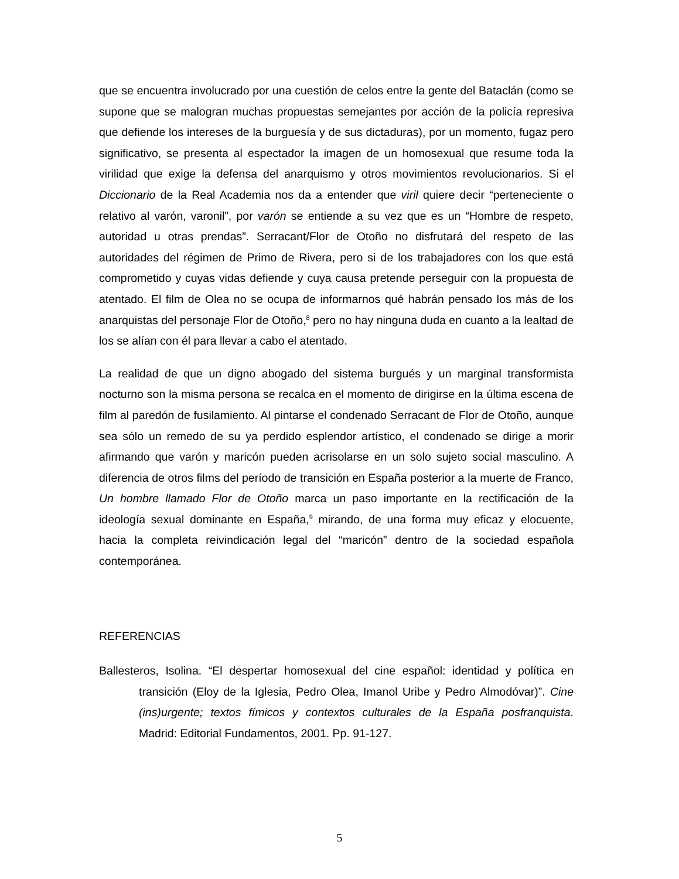que se encuentra involucrado por una cuestión de celos entre la gente del Bataclán (como se supone que se malogran muchas propuestas semejantes por acción de la policía represiva que defiende los intereses de la burguesía y de sus dictaduras), por un momento, fugaz pero significativo, se presenta al espectador la imagen de un homosexual que resume toda la virilidad que exige la defensa del anarquismo y otros movimientos revolucionarios. Si el Diccionario de la Real Academia nos da a entender que viril quiere decir “perteneciente o relativo al varón, varonil”, por varón se entiende a su vez que es un “Hombre de respeto, autoridad u otras prendas”. Serracant/Flor de Otoño no disfrutará del respeto de las autoridades del régimen de Primo de Rivera, pero si de los trabajadores con los que está comprometido y cuyas vidas defiende y cuya causa pretende perseguir con la propuesta de atentado. El film de Olea no se ocupa de informarnos qué habrán pensado los más de los anarquistas del personaje Flor de Otoño,<sup>8</sup> pero no hay ninguna duda en cuanto a la lealtad de los se alían con él para llevar a cabo el atentado.
La realidad de que un digno abogado del sistema burgués y un marginal transformista nocturno son la misma persona se recalca en el momento de dirigirse en la última escena de film al paredón de fusilamiento. Al pintarse el condenado Serracant de Flor de Otoño, aunque sea sólo un remedo de su ya perdido esplendor artístico, el condenado se dirige a morir afirmando que varón y maricón pueden acrisolarse en un solo sujeto social masculino. A diferencia de otros films del período de transición en España posterior a la muerte de Franco, Un hombre llamado Flor de Otoño marca un paso importante en la rectificación de la ideología sexual dominante en España,<sup>9</sup> mirando, de una forma muy eficaz y elocuente, hacia la completa reivindicación legal del “maricón” dentro de la sociedad española contemporánea.
REFERENCIAS
Ballesteros, Isolina. “El despertar homosexual del cine español: identidad y política en transición (Eloy de la Iglesia, Pedro Olea, Imanol Uribe y Pedro Almodóvar)”. Cine (ins)urgente; textos fímicos y contextos culturales de la España posfranquista. Madrid: Editorial Fundamentos, 2001. Pp. 91-127.
5